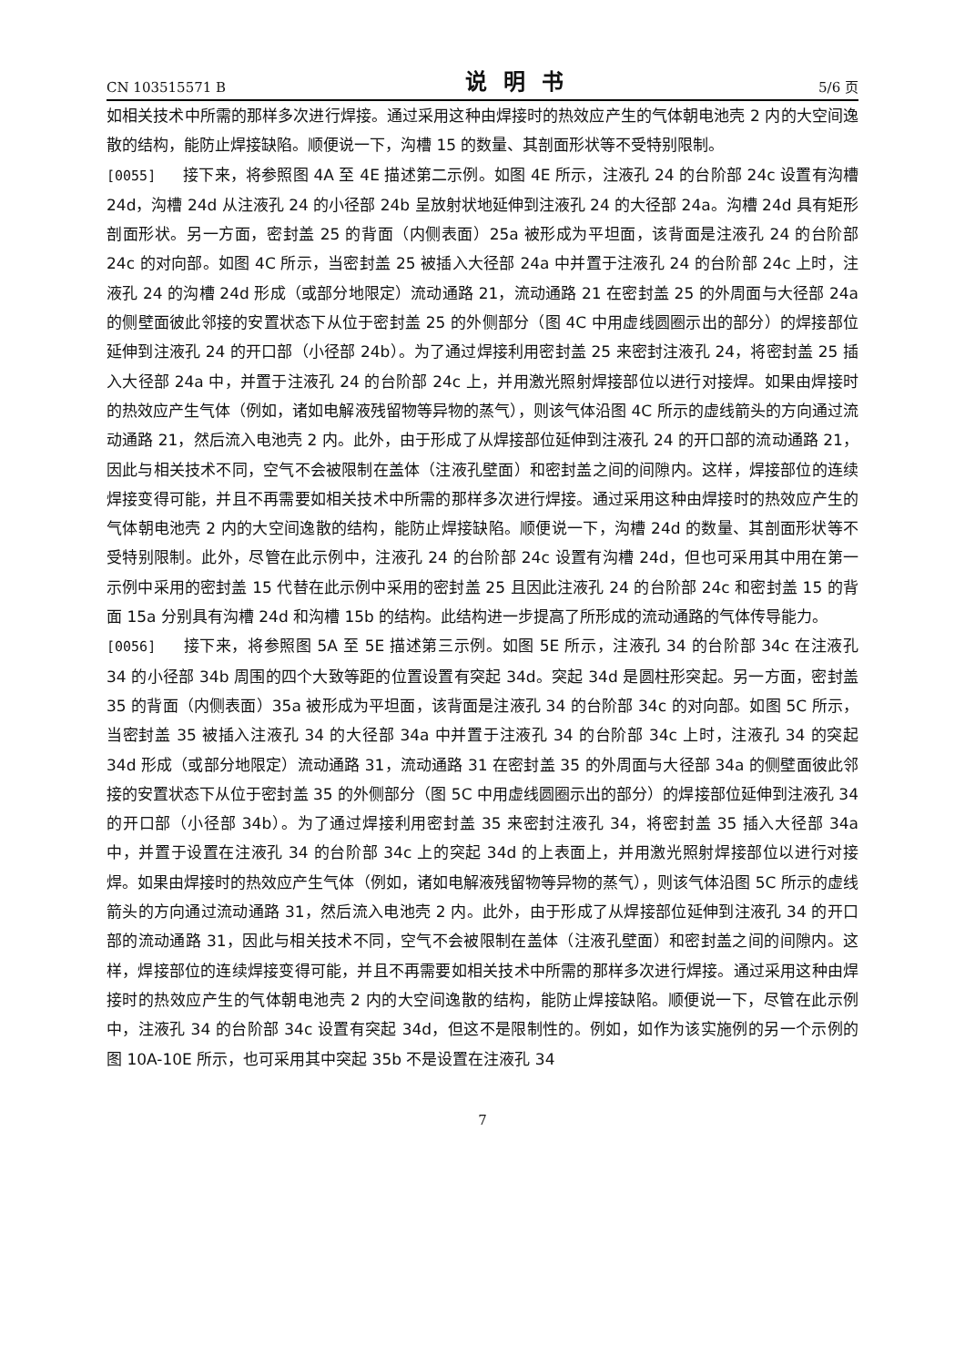CN 103515571 B 说明书 5/6 页
如相关技术中所需的那样多次进行焊接。通过采用这种由焊接时的热效应产生的气体朝电池壳 2 内的大空间逸散的结构，能防止焊接缺陷。顺便说一下，沟槽 15 的数量、其剖面形状等不受特别限制。
[0055] 接下来，将参照图 4A 至 4E 描述第二示例。如图 4E 所示，注液孔 24 的台阶部 24c 设置有沟槽 24d，沟槽 24d 从注液孔 24 的小径部 24b 呈放射状地延伸到注液孔 24 的大径部 24a。沟槽 24d 具有矩形剖面形状。另一方面，密封盖 25 的背面（内侧表面）25a 被形成为平坦面，该背面是注液孔 24 的台阶部 24c 的对向部。如图 4C 所示，当密封盖 25 被插入大径部 24a 中并置于注液孔 24 的台阶部 24c 上时，注液孔 24 的沟槽 24d 形成（或部分地限定）流动通路 21，流动通路 21 在密封盖 25 的外周面与大径部 24a 的侧壁面彼此邻接的安置状态下从位于密封盖 25 的外侧部分（图 4C 中用虚线圆圈示出的部分）的焊接部位延伸到注液孔 24 的开口部（小径部 24b）。为了通过焊接利用密封盖 25 来密封注液孔 24，将密封盖 25 插入大径部 24a 中，并置于注液孔 24 的台阶部 24c 上，并用激光照射焊接部位以进行对接焊。如果由焊接时的热效应产生气体（例如，诸如电解液残留物等异物的蒸气），则该气体沿图 4C 所示的虚线箭头的方向通过流动通路 21，然后流入电池壳 2 内。此外，由于形成了从焊接部位延伸到注液孔 24 的开口部的流动通路 21，因此与相关技术不同，空气不会被限制在盖体（注液孔壁面）和密封盖之间的间隙内。这样，焊接部位的连续焊接变得可能，并且不再需要如相关技术中所需的那样多次进行焊接。通过采用这种由焊接时的热效应产生的气体朝电池壳 2 内的大空间逸散的结构，能防止焊接缺陷。顺便说一下，沟槽 24d 的数量、其剖面形状等不受特别限制。此外，尽管在此示例中，注液孔 24 的台阶部 24c 设置有沟槽 24d，但也可采用其中用在第一示例中采用的密封盖 15 代替在此示例中采用的密封盖 25 且因此注液孔 24 的台阶部 24c 和密封盖 15 的背面 15a 分别具有沟槽 24d 和沟槽 15b 的结构。此结构进一步提高了所形成的流动通路的气体传导能力。
[0056] 接下来，将参照图 5A 至 5E 描述第三示例。如图 5E 所示，注液孔 34 的台阶部 34c 在注液孔 34 的小径部 34b 周围的四个大致等距的位置设置有突起 34d。突起 34d 是圆柱形突起。另一方面，密封盖 35 的背面（内侧表面）35a 被形成为平坦面，该背面是注液孔 34 的台阶部 34c 的对向部。如图 5C 所示，当密封盖 35 被插入注液孔 34 的大径部 34a 中并置于注液孔 34 的台阶部 34c 上时，注液孔 34 的突起 34d 形成（或部分地限定）流动通路 31，流动通路 31 在密封盖 35 的外周面与大径部 34a 的侧壁面彼此邻接的安置状态下从位于密封盖 35 的外侧部分（图 5C 中用虚线圆圈示出的部分）的焊接部位延伸到注液孔 34 的开口部（小径部 34b）。为了通过焊接利用密封盖 35 来密封注液孔 34，将密封盖 35 插入大径部 34a 中，并置于设置在注液孔 34 的台阶部 34c 上的突起 34d 的上表面上，并用激光照射焊接部位以进行对接焊。如果由焊接时的热效应产生气体（例如，诸如电解液残留物等异物的蒸气），则该气体沿图 5C 所示的虚线箭头的方向通过流动通路 31，然后流入电池壳 2 内。此外，由于形成了从焊接部位延伸到注液孔 34 的开口部的流动通路 31，因此与相关技术不同，空气不会被限制在盖体（注液孔壁面）和密封盖之间的间隙内。这样，焊接部位的连续焊接变得可能，并且不再需要如相关技术中所需的那样多次进行焊接。通过采用这种由焊接时的热效应产生的气体朝电池壳 2 内的大空间逸散的结构，能防止焊接缺陷。顺便说一下，尽管在此示例中，注液孔 34 的台阶部 34c 设置有突起 34d，但这不是限制性的。例如，如作为该实施例的另一个示例的图 10A-10E 所示，也可采用其中突起 35b 不是设置在注液孔 34
7